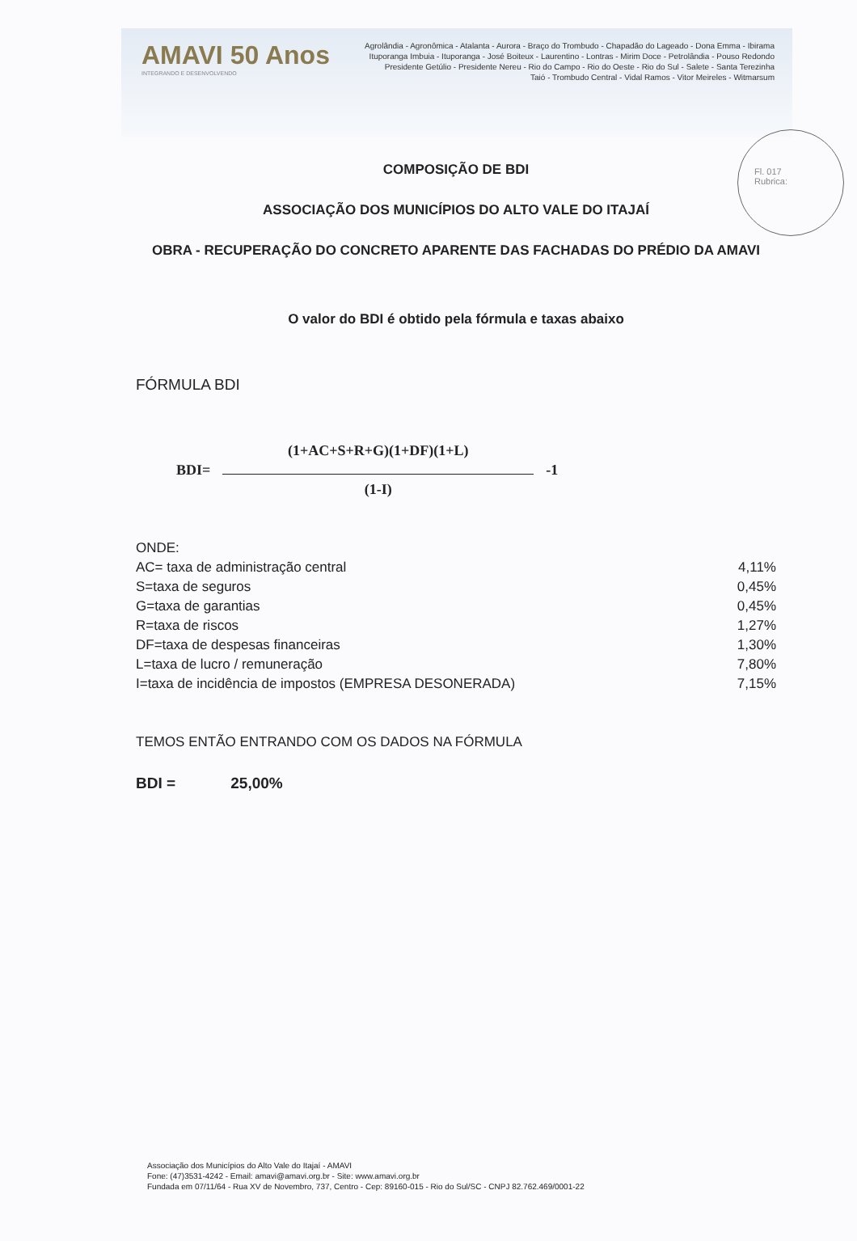AMAVI 50 Anos
INTEGRANDO E DESENVOLVENDO
Agrolândia - Agronômica - Atalanta - Aurora - Braço do Trombudo - Chapadão do Lageado - Dona Emma - Ibirama
Ituporanga Imbuia - Ituporanga - José Boiteux - Laurentino - Lontras - Mirim Doce - Petrolândia - Pouso Redondo
Presidente Getúlio - Presidente Nereu - Rio do Campo - Rio do Oeste - Rio do Sul - Salete - Santa Terezinha
Taió - Trombudo Central - Vidal Ramos - Vitor Meireles - Witmarsum
Fl. 017
Rubrica:
COMPOSIÇÃO DE BDI
ASSOCIAÇÃO DOS MUNICÍPIOS DO ALTO VALE DO ITAJAÍ
OBRA - RECUPERAÇÃO DO CONCRETO APARENTE DAS FACHADAS DO PRÉDIO DA AMAVI
O valor do BDI é obtido pela fórmula e taxas abaixo
FÓRMULA BDI
BDI=
(1+AC+S+R+G)(1+DF)(1+L)
(1-I)
-1
| ONDE: | |
| AC= taxa de administração central | 4,11% |
| S=taxa de seguros | 0,45% |
| G=taxa de garantias | 0,45% |
| R=taxa de riscos | 1,27% |
| DF=taxa de despesas financeiras | 1,30% |
| L=taxa de lucro / remuneração | 7,80% |
| I=taxa de incidência de impostos (EMPRESA DESONERADA) | 7,15% |
TEMOS ENTÃO ENTRANDO COM OS DADOS NA FÓRMULA
BDI = 25,00%
Associação dos Municípios do Alto Vale do Itajaí - AMAVI
Fone: (47)3531-4242 - Email: amavi@amavi.org.br - Site: www.amavi.org.br
Fundada em 07/11/64 - Rua XV de Novembro, 737, Centro - Cep: 89160-015 - Rio do Sul/SC - CNPJ 82.762.469/0001-22